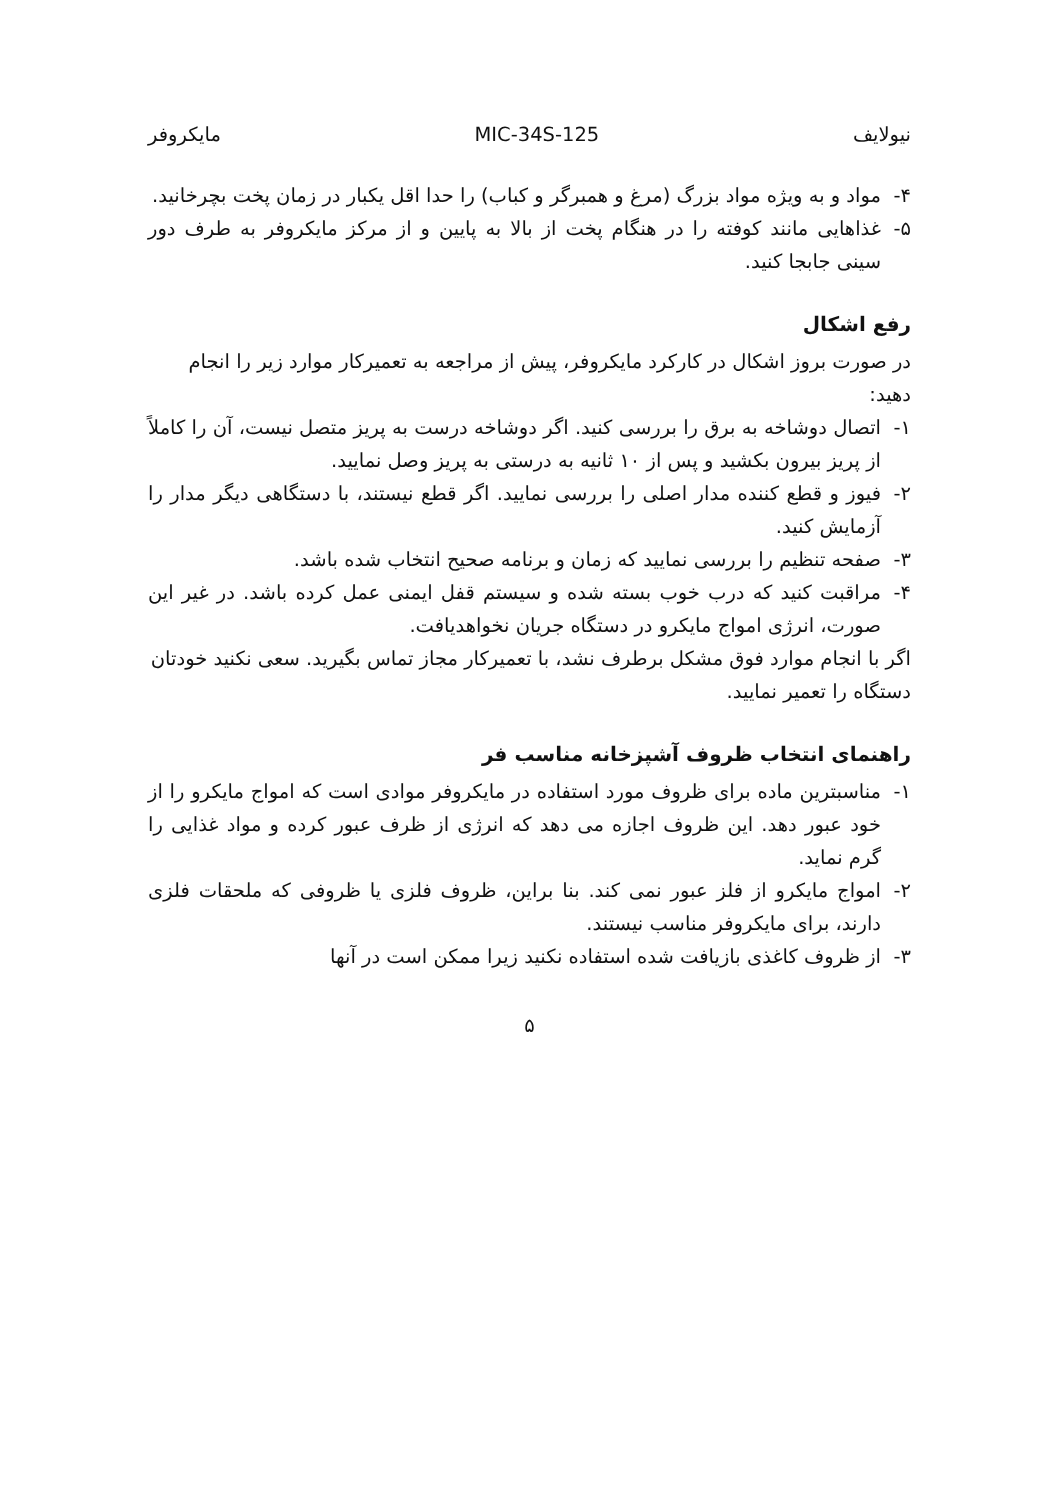نیولایف MIC-34S-125 مایکروفر
۴- مواد و به ویژه مواد بزرگ (مرغ و همبرگر و کباب) را حدا اقل یکبار در زمان پخت بچرخانید.
۵- غذاهایی مانند کوفته را در هنگام پخت از بالا به پایین و از مرکز مایکروفر به طرف دور سینی جابجا کنید.
رفع اشکال
در صورت بروز اشکال در کارکرد مایکروفر، پیش از مراجعه به تعمیرکار موارد زیر را انجام دهید:
۱- اتصال دوشاخه به برق را بررسی کنید. اگر دوشاخه درست به پریز متصل نیست، آن را کاملاً از پریز بیرون بکشید و پس از ۱۰ ثانیه به درستی به پریز وصل نمایید.
۲- فیوز و قطع کننده مدار اصلی را بررسی نمایید. اگر قطع نیستند، با دستگاهی دیگر مدار را آزمایش کنید.
۳- صفحه تنظیم را بررسی نمایید که زمان و برنامه صحیح انتخاب شده باشد.
۴- مراقبت کنید که درب خوب بسته شده و سیستم قفل ایمنی عمل کرده باشد. در غیر این صورت، انرژی امواج مایکرو در دستگاه جریان نخواهدیافت.
اگر با انجام موارد فوق مشکل برطرف نشد، با تعمیرکار مجاز تماس بگیرید. سعی نکنید خودتان دستگاه را تعمیر نمایید.
راهنمای انتخاب ظروف آشپزخانه مناسب فر
۱- مناسبترین ماده برای ظروف مورد استفاده در مایکروفر موادی است که امواج مایکرو را از خود عبور دهد. این ظروف اجازه می دهد که انرژی از ظرف عبور کرده و مواد غذایی را گرم نماید.
۲- امواج مایکرو از فلز عبور نمی کند. بنا براین، ظروف فلزی یا ظروفی که ملحقات فلزی دارند، برای مایکروفر مناسب نیستند.
۳- از ظروف کاغذی بازیافت شده استفاده نکنید زیرا ممکن است در آنها
۵